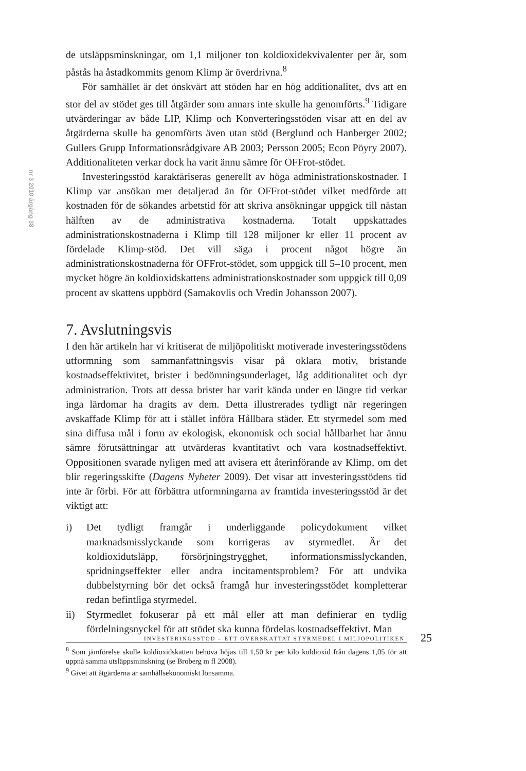nr 3 2010 årgång 38
de utsläppsminskningar, om 1,1 miljoner ton koldioxidekvivalenter per år, som påstås ha åstadkommits genom Klimp är överdrivna.<sup>8</sup>
För samhället är det önskvärt att stöden har en hög additionalitet, dvs att en stor del av stödet ges till åtgärder som annars inte skulle ha genomförts.<sup>9</sup> Tidigare utvärderingar av både LIP, Klimp och Konverteringsstöden visar att en del av åtgärderna skulle ha genomförts även utan stöd (Berglund och Hanberger 2002; Gullers Grupp Informationsrådgivare AB 2003; Persson 2005; Econ Pöyry 2007). Additionaliteten verkar dock ha varit ännu sämre för OFFrot-stödet.
Investeringsstöd karaktäriseras generellt av höga administrationskostnader. I Klimp var ansökan mer detaljerad än för OFFrot-stödet vilket medförde att kostnaden för de sökandes arbetstid för att skriva ansökningar uppgick till nästan hälften av de administrativa kostnaderna. Totalt uppskattades administrationskostnaderna i Klimp till 128 miljoner kr eller 11 procent av fördelade Klimp-stöd. Det vill säga i procent något högre än administrationskostnaderna för OFFrot-stödet, som uppgick till 5–10 procent, men mycket högre än koldioxidskattens administrationskostnader som uppgick till 0,09 procent av skattens uppbörd (Samakovlis och Vredin Johansson 2007).
7. Avslutningsvis
I den här artikeln har vi kritiserat de miljöpolitiskt motiverade investeringsstödens utformning som sammanfattningsvis visar på oklara motiv, bristande kostnadseffektivitet, brister i bedömningsunderlaget, låg additionalitet och dyr administration. Trots att dessa brister har varit kända under en längre tid verkar inga lärdomar ha dragits av dem. Detta illustrerades tydligt när regeringen avskaffade Klimp för att i stället införa Hållbara städer. Ett styrmedel som med sina diffusa mål i form av ekologisk, ekonomisk och social hållbarhet har ännu sämre förutsättningar att utvärderas kvantitativt och vara kostnadseffektivt. Oppositionen svarade nyligen med att avisera ett återinförande av Klimp, om det blir regeringsskifte (Dagens Nyheter 2009). Det visar att investeringsstödens tid inte är förbi. För att förbättra utformningarna av framtida investeringsstöd är det viktigt att:
i) Det tydligt framgår i underliggande policydokument vilket marknadsmisslyckande som korrigeras av styrmedlet. Är det koldioxidutsläpp, försörjningstrygghet, informationsmisslyckanden, spridningseffekter eller andra incitamentsproblem? För att undvika dubbelstyrning bör det också framgå hur investeringsstödet kompletterar redan befintliga styrmedel.
ii) Styrmedlet fokuserar på ett mål eller att man definierar en tydlig fördelningsnyckel för att stödet ska kunna fördelas kostnadseffektivt. Man
<sup>8</sup> Som jämförelse skulle koldioxidskatten behöva höjas till 1,50 kr per kilo koldioxid från dagens 1,05 för att uppnå samma utsläppsminskning (se Broberg m fl 2008).
<sup>9</sup> Givet att åtgärderna är samhällsekonomiskt lönsamma.
INVESTERINGSSTÖD – ETT ÖVERSKATTAT STYRMEDEL I MILJÖPOLITIKEN
25